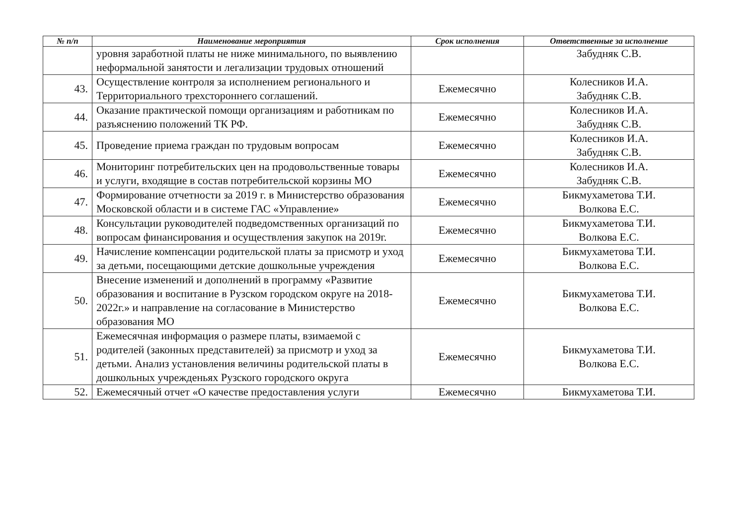| № п/п | Наименование мероприятия | Срок исполнения | Ответственные за исполнение |
| --- | --- | --- | --- |
| | уровня заработной платы не ниже минимального, по выявлению неформальной занятости и легализации трудовых отношений | | Забудняк С.В. |
| 43. | Осуществление контроля за исполнением регионального и Территориального трехстороннего соглашений. | Ежемесячно | Колесников И.А. Забудняк С.В. |
| 44. | Оказание практической помощи организациям и работникам по разъяснению положений ТК РФ. | Ежемесячно | Колесников И.А. Забудняк С.В. |
| 45. | Проведение приема граждан по трудовым вопросам | Ежемесячно | Колесников И.А. Забудняк С.В. |
| 46. | Мониторинг потребительских цен на продовольственные товары и услуги, входящие в состав потребительской корзины МО | Ежемесячно | Колесников И.А. Забудняк С.В. |
| 47. | Формирование отчетности за 2019 г. в Министерство образования Московской области и в системе ГАС «Управление» | Ежемесячно | Бикмухаметова Т.И. Волкова Е.С. |
| 48. | Консультации руководителей подведомственных организаций по вопросам финансирования и осуществления закупок на 2019г. | Ежемесячно | Бикмухаметова Т.И. Волкова Е.С. |
| 49. | Начисление компенсации родительской платы за присмотр и уход за детьми, посещающими детские дошкольные учреждения | Ежемесячно | Бикмухаметова Т.И. Волкова Е.С. |
| 50. | Внесение изменений и дополнений в программу «Развитие образования и воспитание в Рузском городском округе на 2018-2022г.» и направление на согласование в Министерство образования МО | Ежемесячно | Бикмухаметова Т.И. Волкова Е.С. |
| 51. | Ежемесячная информация о размере платы, взимаемой с родителей (законных представителей) за присмотр и уход за детьми. Анализ установления величины родительской платы в дошкольных учрежденьях Рузского городского округа | Ежемесячно | Бикмухаметова Т.И. Волкова Е.С. |
| 52. | Ежемесячный отчет «О качестве предоставления услуги | Ежемесячно | Бикмухаметова Т.И. |